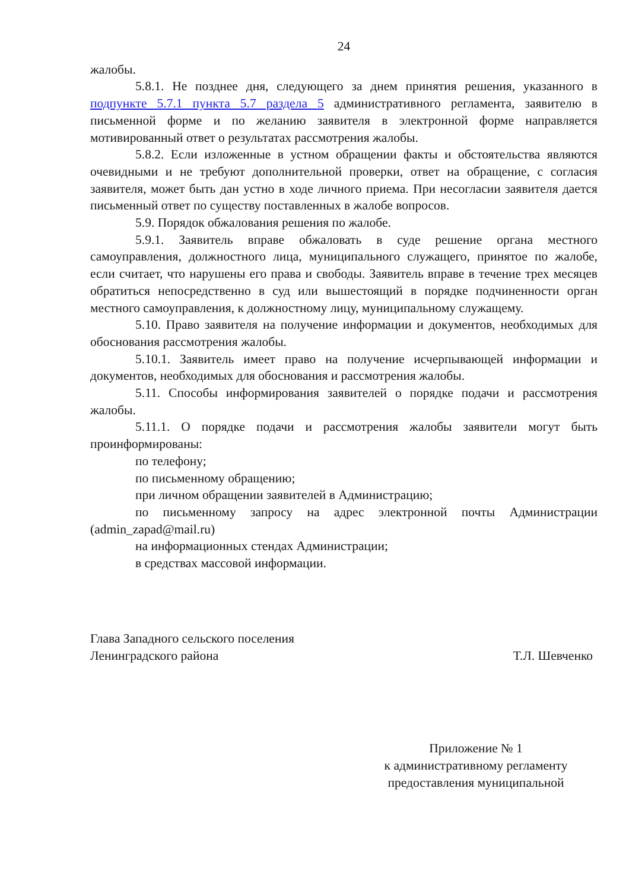24
жалобы.
5.8.1. Не позднее дня, следующего за днем принятия решения, указанного в подпункте 5.7.1 пункта 5.7 раздела 5 административного регламента, заявителю в письменной форме и по желанию заявителя в электронной форме направляется мотивированный ответ о результатах рассмотрения жалобы.
5.8.2. Если изложенные в устном обращении факты и обстоятельства являются очевидными и не требуют дополнительной проверки, ответ на обращение, с согласия заявителя, может быть дан устно в ходе личного приема. При несогласии заявителя дается письменный ответ по существу поставленных в жалобе вопросов.
5.9. Порядок обжалования решения по жалобе.
5.9.1. Заявитель вправе обжаловать в суде решение органа местного самоуправления, должностного лица, муниципального служащего, принятое по жалобе, если считает, что нарушены его права и свободы. Заявитель вправе в течение трех месяцев обратиться непосредственно в суд или вышестоящий в порядке подчиненности орган местного самоуправления, к должностному лицу, муниципальному служащему.
5.10. Право заявителя на получение информации и документов, необходимых для обоснования рассмотрения жалобы.
5.10.1. Заявитель имеет право на получение исчерпывающей информации и документов, необходимых для обоснования и рассмотрения жалобы.
5.11. Способы информирования заявителей о порядке подачи и рассмотрения жалобы.
5.11.1. О порядке подачи и рассмотрения жалобы заявители могут быть проинформированы:
по телефону;
по письменному обращению;
при личном обращении заявителей в Администрацию;
по письменному запросу на адрес электронной почты Администрации (admin_zapad@mail.ru)
на информационных стендах Администрации;
в средствах массовой информации.
Глава Западного сельского поселения
Ленинградского района Т.Л. Шевченко
Приложение № 1
к административному регламенту
предоставления муниципальной